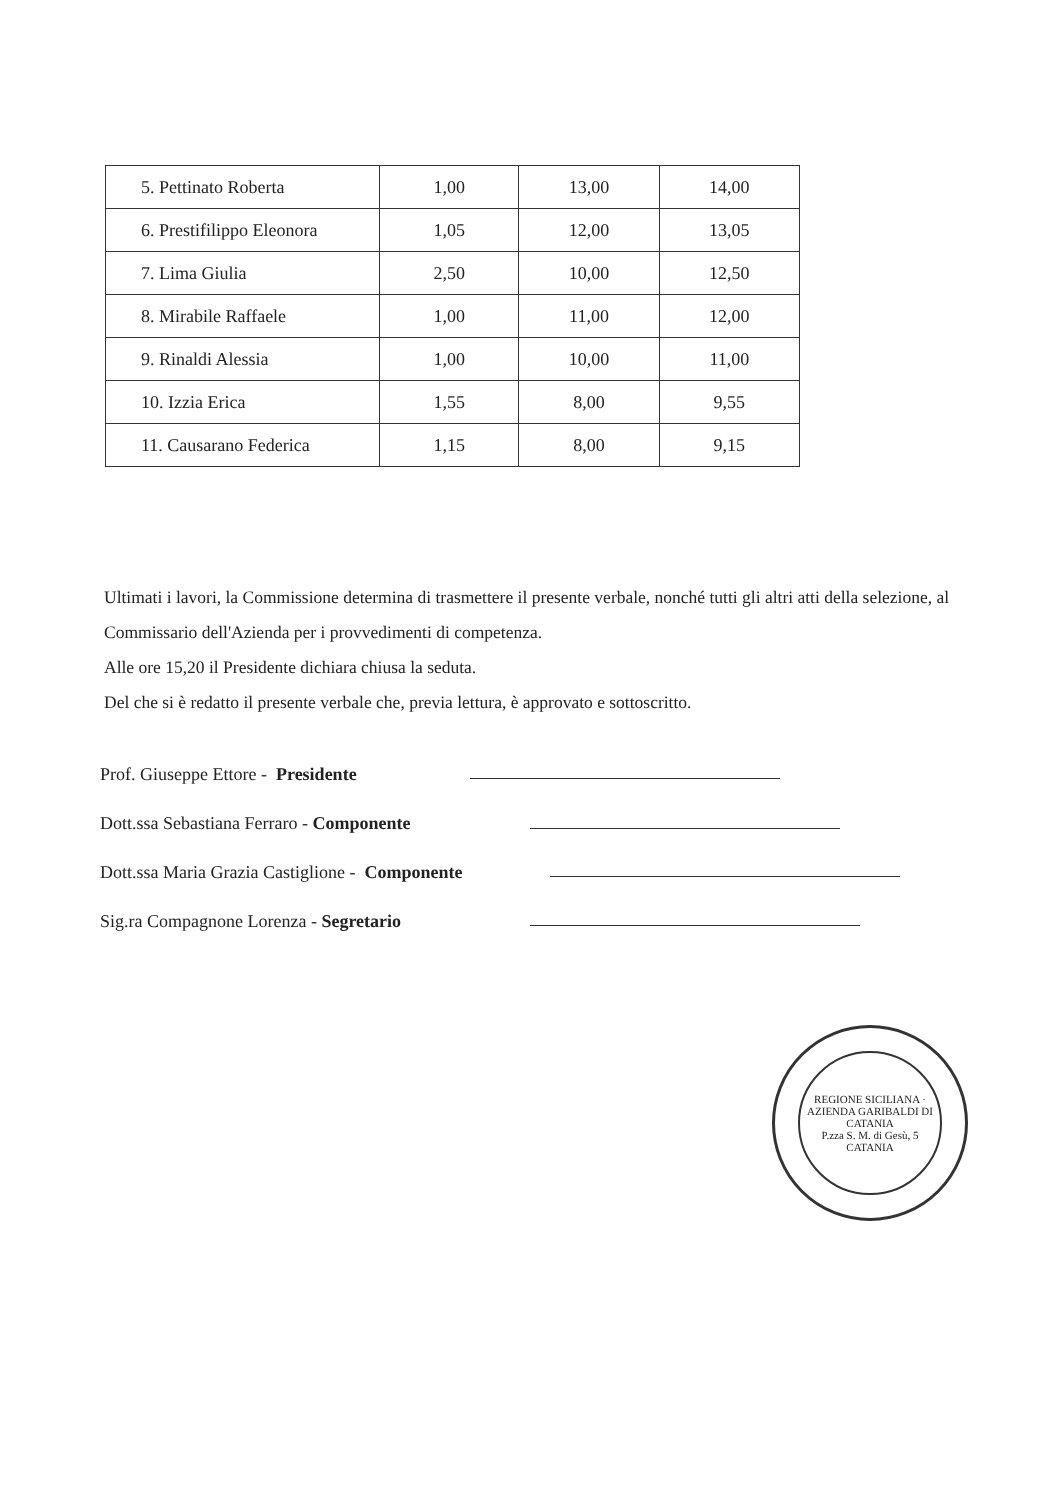| 5. Pettinato Roberta | 1,00 | 13,00 | 14,00 |
| 6. Prestifilippo Eleonora | 1,05 | 12,00 | 13,05 |
| 7. Lima Giulia | 2,50 | 10,00 | 12,50 |
| 8. Mirabile Raffaele | 1,00 | 11,00 | 12,00 |
| 9. Rinaldi Alessia | 1,00 | 10,00 | 11,00 |
| 10. Izzia Erica | 1,55 | 8,00 | 9,55 |
| 11. Causarano Federica | 1,15 | 8,00 | 9,15 |
Ultimati i lavori, la Commissione determina di trasmettere il presente verbale, nonché tutti gli altri atti della selezione, al Commissario dell'Azienda per i provvedimenti di competenza.
Alle ore 15,20 il Presidente dichiara chiusa la seduta.
Del che si è redatto il presente verbale che, previa lettura, è approvato e sottoscritto.
Prof. Giuseppe Ettore - Presidente
Dott.ssa Sebastiana Ferraro - Componente
Dott.ssa Maria Grazia Castiglione - Componente
Sig.ra Compagnone Lorenza - Segretario
REGIONE SICILIANA · AZIENDA GARIBALDI DI CATANIA
P.zza S. M. di Gesù, 5 CATANIA